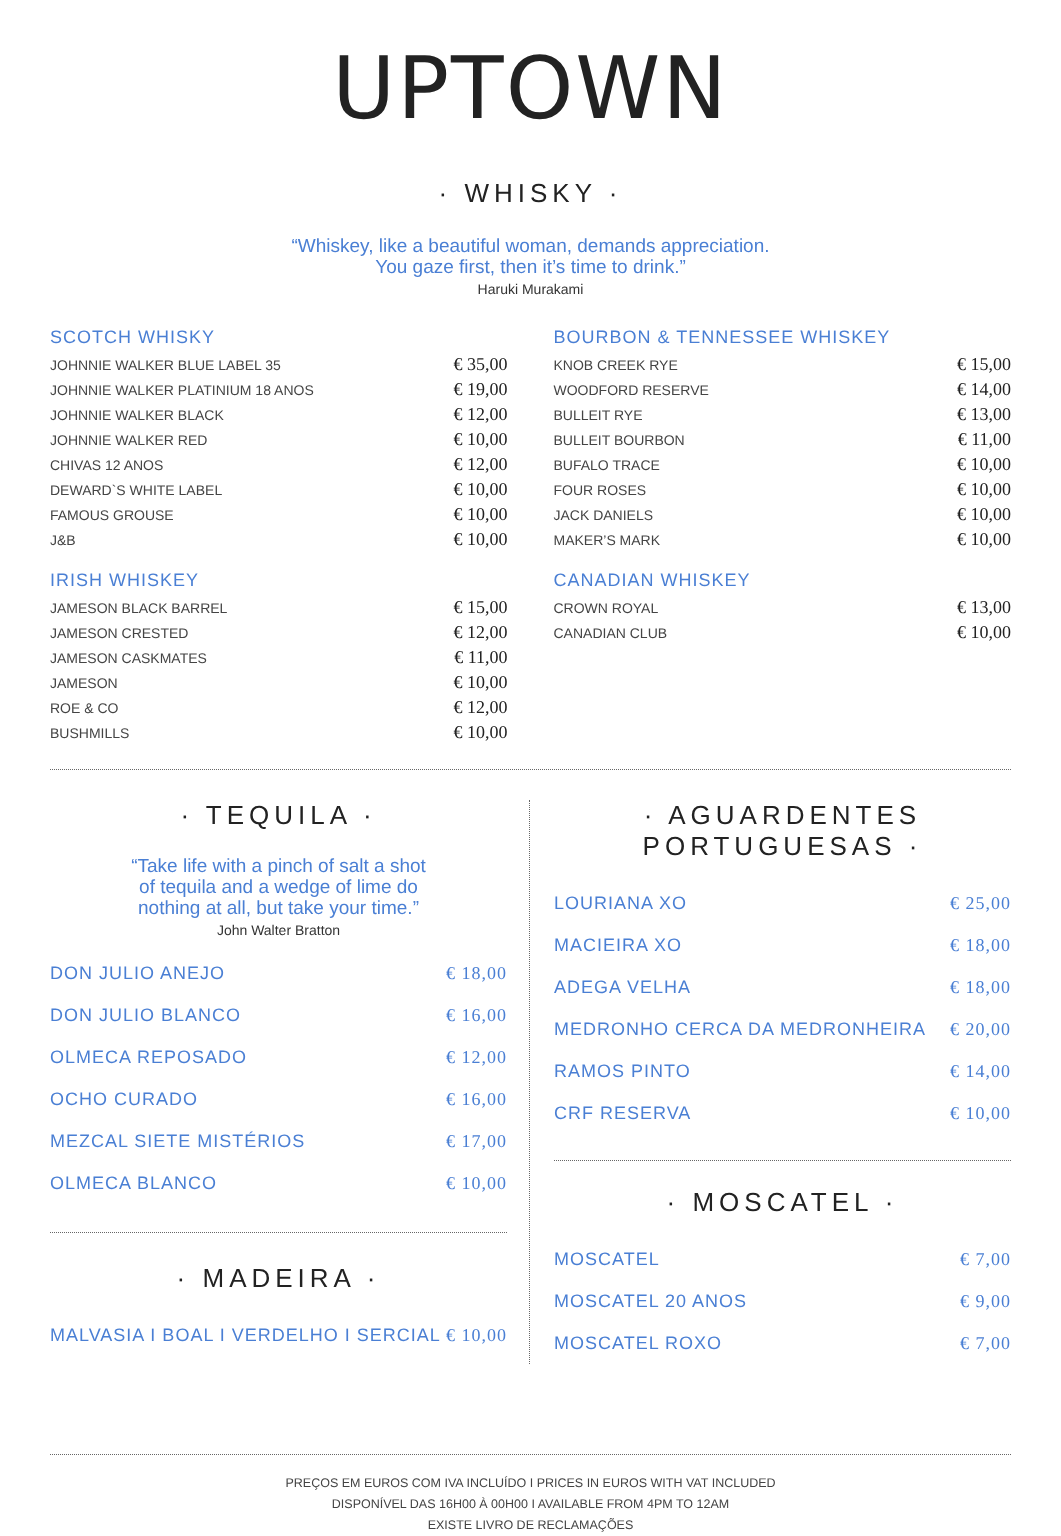UPTOWN
· WHISKY ·
“Whiskey, like a beautiful woman, demands appreciation.
You gaze first, then it’s time to drink.”
Haruki Murakami
SCOTCH WHISKY
| JOHNNIE WALKER BLUE LABEL 35 | € 35,00 |
| JOHNNIE WALKER PLATINIUM 18 ANOS | € 19,00 |
| JOHNNIE WALKER BLACK | € 12,00 |
| JOHNNIE WALKER RED | € 10,00 |
| CHIVAS 12 ANOS | € 12,00 |
| DEWARD`S WHITE LABEL | € 10,00 |
| FAMOUS GROUSE | € 10,00 |
| J&B | € 10,00 |
IRISH WHISKEY
| JAMESON BLACK BARREL | € 15,00 |
| JAMESON CRESTED | € 12,00 |
| JAMESON CASKMATES | € 11,00 |
| JAMESON | € 10,00 |
| ROE & CO | € 12,00 |
| BUSHMILLS | € 10,00 |
BOURBON & TENNESSEE WHISKEY
| KNOB CREEK RYE | € 15,00 |
| WOODFORD RESERVE | € 14,00 |
| BULLEIT RYE | € 13,00 |
| BULLEIT BOURBON | € 11,00 |
| BUFALO TRACE | € 10,00 |
| FOUR ROSES | € 10,00 |
| JACK DANIELS | € 10,00 |
| MAKER’S MARK | € 10,00 |
CANADIAN WHISKEY
| CROWN ROYAL | € 13,00 |
| CANADIAN CLUB | € 10,00 |
· TEQUILA ·
“Take life with a pinch of salt a shot
of tequila and a wedge of lime do
nothing at all, but take your time.”
John Walter Bratton
| DON JULIO ANEJO | € 18,00 |
| DON JULIO BLANCO | € 16,00 |
| OLMECA REPOSADO | € 12,00 |
| OCHO CURADO | € 16,00 |
| MEZCAL SIETE MISTÉRIOS | € 17,00 |
| OLMECA BLANCO | € 10,00 |
· MADEIRA ·
| MALVASIA I BOAL I VERDELHO I SERCIAL | € 10,00 |
· AGUARDENTES
PORTUGUESAS ·
| LOURIANA XO | € 25,00 |
| MACIEIRA XO | € 18,00 |
| ADEGA VELHA | € 18,00 |
| MEDRONHO CERCA DA MEDRONHEIRA | € 20,00 |
| RAMOS PINTO | € 14,00 |
| CRF RESERVA | € 10,00 |
· MOSCATEL ·
| MOSCATEL | € 7,00 |
| MOSCATEL 20 ANOS | € 9,00 |
| MOSCATEL ROXO | € 7,00 |
PREÇOS EM EUROS COM IVA INCLUÍDO I PRICES IN EUROS WITH VAT INCLUDED
DISPONÍVEL DAS 16H00 À 00H00 I AVAILABLE FROM 4PM TO 12AM
EXISTE LIVRO DE RECLAMAÇÕES